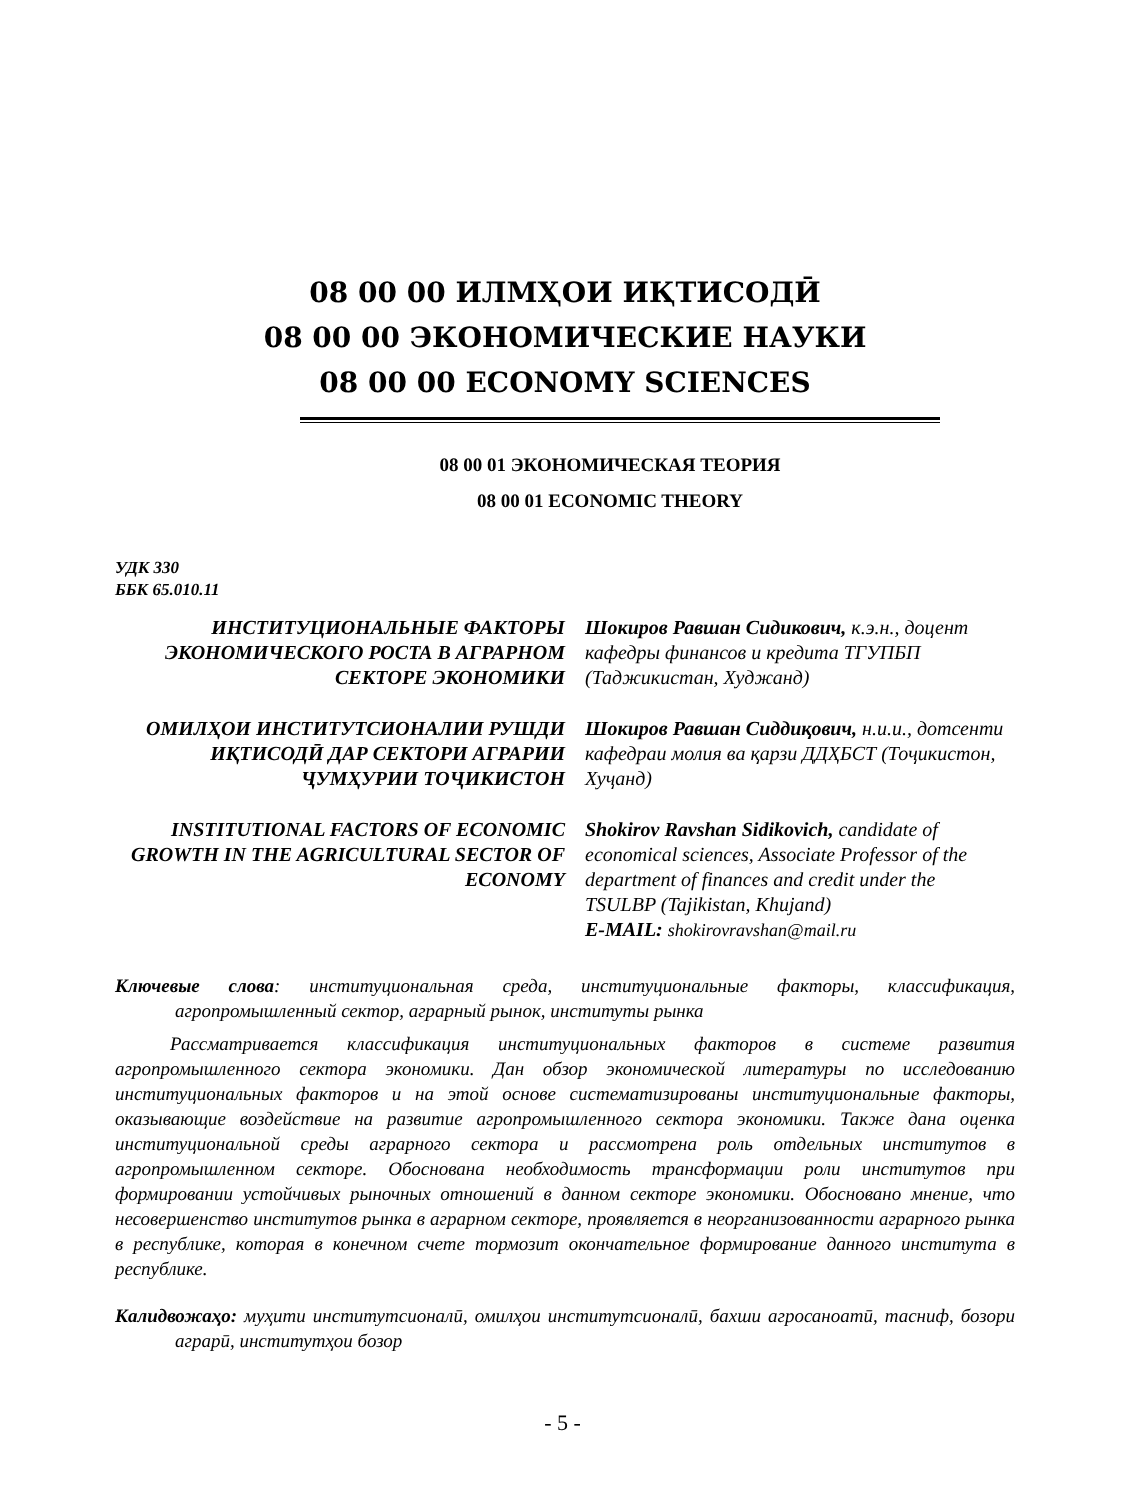08 00 00 ИЛМҲОИ ИҚТИСОДӢ
08 00 00 ЭКОНОМИЧЕСКИЕ НАУКИ
08 00 00 ECONOMY SCIENCES
08 00 01 ЭКОНОМИЧЕСКАЯ ТЕОРИЯ
08 00 01 ECONOMIC THEORY
УДК 330
ББК 65.010.11
ИНСТИТУЦИОНАЛЬНЫЕ ФАКТОРЫ ЭКОНОМИЧЕСКОГО РОСТА В АГРАРНОМ СЕКТОРЕ ЭКОНОМИКИ
Шокиров Равшан Сидикович, к.э.н., доцент кафедры финансов и кредита ТГУПБП (Таджикистан, Худжанд)
ОМИЛҲОИ ИНСТИТУТСИОНАЛИИ РУШДИ ИҚТИСОДӢ ДАР СЕКТОРИ АГРАРИИ ҶУМҲУРИИ ТОҶИКИСТОН
Шокиров Равшан Сиддиқович, н.и.и., дотсенти кафедраи молия ва қарзи ДДҲБСТ (Тоҷикистон, Хуҷанд)
INSTITUTIONAL FACTORS OF ECONOMIC GROWTH IN THE AGRICULTURAL SECTOR OF ECONOMY
Shokirov Ravshan Sidikovich, candidate of economical sciences, Associate Professor of the department of finances and credit under the TSULBP (Tajikistan, Khujand)
E-MAIL: shokirovravshan@mail.ru
Ключевые слова: институциональная среда, институциональные факторы, классификация, агропромышленный сектор, аграрный рынок, институты рынка
Рассматривается классификация институциональных факторов в системе развития агропромышленного сектора экономики. Дан обзор экономической литературы по исследованию институциональных факторов и на этой основе систематизированы институциональные факторы, оказывающие воздействие на развитие агропромышленного сектора экономики. Также дана оценка институциональной среды аграрного сектора и рассмотрена роль отдельных институтов в агропромышленном секторе. Обоснована необходимость трансформации роли институтов при формировании устойчивых рыночных отношений в данном секторе экономики. Обосновано мнение, что несовершенство институтов рынка в аграрном секторе, проявляется в неорганизованности аграрного рынка в республике, которая в конечном счете тормозит окончательное формирование данного института в республике.
Калидвожаҳо: муҳити институтсионалӣ, омилҳои институтсионалӣ, бахши агросаноатӣ, тасниф, бозори аграрӣ, институтҳои бозор
- 5 -